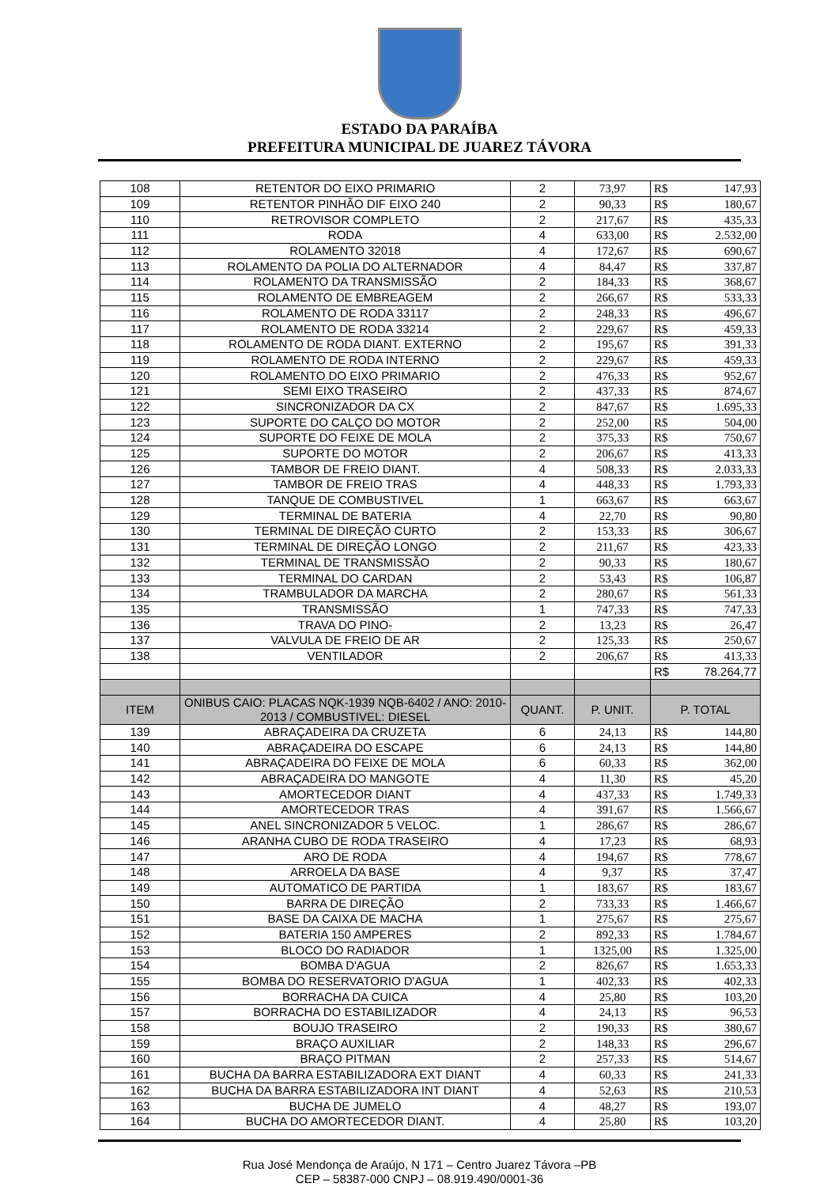ESTADO DA PARAÍBA
PREFEITURA MUNICIPAL DE JUAREZ TÁVORA
| 108 | RETENTOR DO EIXO PRIMARIO | 2 | 73,97 | R$ | 147,93 |
| 109 | RETENTOR PINHÃO DIF EIXO 240 | 2 | 90,33 | R$ | 180,67 |
| 110 | RETROVISOR COMPLETO | 2 | 217,67 | R$ | 435,33 |
| 111 | RODA | 4 | 633,00 | R$ | 2.532,00 |
| 112 | ROLAMENTO 32018 | 4 | 172,67 | R$ | 690,67 |
| 113 | ROLAMENTO DA POLIA DO ALTERNADOR | 4 | 84,47 | R$ | 337,87 |
| 114 | ROLAMENTO DA TRANSMISSÃO | 2 | 184,33 | R$ | 368,67 |
| 115 | ROLAMENTO DE EMBREAGEM | 2 | 266,67 | R$ | 533,33 |
| 116 | ROLAMENTO DE RODA 33117 | 2 | 248,33 | R$ | 496,67 |
| 117 | ROLAMENTO DE RODA 33214 | 2 | 229,67 | R$ | 459,33 |
| 118 | ROLAMENTO DE RODA DIANT. EXTERNO | 2 | 195,67 | R$ | 391,33 |
| 119 | ROLAMENTO DE RODA INTERNO | 2 | 229,67 | R$ | 459,33 |
| 120 | ROLAMENTO DO EIXO PRIMARIO | 2 | 476,33 | R$ | 952,67 |
| 121 | SEMI EIXO TRASEIRO | 2 | 437,33 | R$ | 874,67 |
| 122 | SINCRONIZADOR DA CX | 2 | 847,67 | R$ | 1.695,33 |
| 123 | SUPORTE DO CALÇO DO MOTOR | 2 | 252,00 | R$ | 504,00 |
| 124 | SUPORTE DO FEIXE DE MOLA | 2 | 375,33 | R$ | 750,67 |
| 125 | SUPORTE DO MOTOR | 2 | 206,67 | R$ | 413,33 |
| 126 | TAMBOR DE FREIO DIANT. | 4 | 508,33 | R$ | 2.033,33 |
| 127 | TAMBOR DE FREIO TRAS | 4 | 448,33 | R$ | 1.793,33 |
| 128 | TANQUE DE COMBUSTIVEL | 1 | 663,67 | R$ | 663,67 |
| 129 | TERMINAL DE BATERIA | 4 | 22,70 | R$ | 90,80 |
| 130 | TERMINAL DE DIREÇÃO CURTO | 2 | 153,33 | R$ | 306,67 |
| 131 | TERMINAL DE DIREÇÃO LONGO | 2 | 211,67 | R$ | 423,33 |
| 132 | TERMINAL DE TRANSMISSÃO | 2 | 90,33 | R$ | 180,67 |
| 133 | TERMINAL DO CARDAN | 2 | 53,43 | R$ | 106,87 |
| 134 | TRAMBULADOR DA MARCHA | 2 | 280,67 | R$ | 561,33 |
| 135 | TRANSMISSÃO | 1 | 747,33 | R$ | 747,33 |
| 136 | TRAVA DO PINO- | 2 | 13,23 | R$ | 26,47 |
| 137 | VALVULA DE FREIO DE AR | 2 | 125,33 | R$ | 250,67 |
| 138 | VENTILADOR | 2 | 206,67 | R$ | 413,33 |
| | | | | R$ | 78.264,77 |
| ITEM | ONIBUS CAIO: PLACAS NQK-1939 NQB-6402 / ANO: 2010-2013 / COMBUSTIVEL: DIESEL | QUANT. | P. UNIT. | P. TOTAL | |
| 139 | ABRAÇADEIRA DA CRUZETA | 6 | 24,13 | R$ | 144,80 |
| 140 | ABRAÇADEIRA DO ESCAPE | 6 | 24,13 | R$ | 144,80 |
| 141 | ABRAÇADEIRA DO FEIXE DE MOLA | 6 | 60,33 | R$ | 362,00 |
| 142 | ABRAÇADEIRA DO MANGOTE | 4 | 11,30 | R$ | 45,20 |
| 143 | AMORTECEDOR DIANT | 4 | 437,33 | R$ | 1.749,33 |
| 144 | AMORTECEDOR TRAS | 4 | 391,67 | R$ | 1.566,67 |
| 145 | ANEL SINCRONIZADOR 5 VELOC. | 1 | 286,67 | R$ | 286,67 |
| 146 | ARANHA CUBO DE RODA TRASEIRO | 4 | 17,23 | R$ | 68,93 |
| 147 | ARO DE RODA | 4 | 194,67 | R$ | 778,67 |
| 148 | ARROELA DA BASE | 4 | 9,37 | R$ | 37,47 |
| 149 | AUTOMATICO DE PARTIDA | 1 | 183,67 | R$ | 183,67 |
| 150 | BARRA DE DIREÇÃO | 2 | 733,33 | R$ | 1.466,67 |
| 151 | BASE DA CAIXA DE MACHA | 1 | 275,67 | R$ | 275,67 |
| 152 | BATERIA 150 AMPERES | 2 | 892,33 | R$ | 1.784,67 |
| 153 | BLOCO DO RADIADOR | 1 | 1325,00 | R$ | 1.325,00 |
| 154 | BOMBA D'AGUA | 2 | 826,67 | R$ | 1.653,33 |
| 155 | BOMBA DO RESERVATORIO D'AGUA | 1 | 402,33 | R$ | 402,33 |
| 156 | BORRACHA DA CUICA | 4 | 25,80 | R$ | 103,20 |
| 157 | BORRACHA DO ESTABILIZADOR | 4 | 24,13 | R$ | 96,53 |
| 158 | BOUJO TRASEIRO | 2 | 190,33 | R$ | 380,67 |
| 159 | BRAÇO AUXILIAR | 2 | 148,33 | R$ | 296,67 |
| 160 | BRAÇO PITMAN | 2 | 257,33 | R$ | 514,67 |
| 161 | BUCHA DA BARRA ESTABILIZADORA EXT DIANT | 4 | 60,33 | R$ | 241,33 |
| 162 | BUCHA DA BARRA ESTABILIZADORA INT DIANT | 4 | 52,63 | R$ | 210,53 |
| 163 | BUCHA DE JUMELO | 4 | 48,27 | R$ | 193,07 |
| 164 | BUCHA DO AMORTECEDOR DIANT. | 4 | 25,80 | R$ | 103,20 |
Rua José Mendonça de Araújo, N 171 – Centro Juarez Távora –PB
CEP – 58387-000 CNPJ – 08.919.490/0001-36